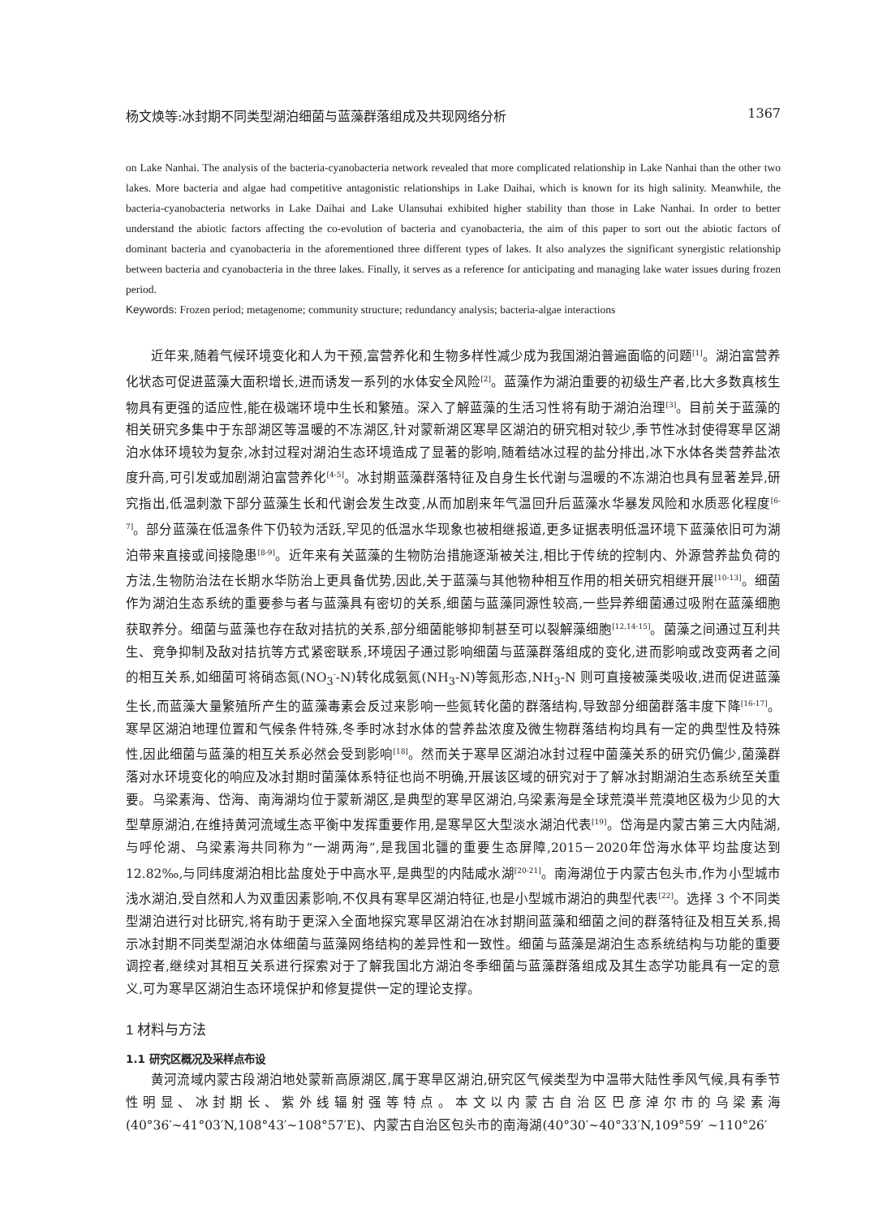杨文焕等:冰封期不同类型湖泊细菌与蓝藻群落组成及共现网络分析 1367
on Lake Nanhai. The analysis of the bacteria-cyanobacteria network revealed that more complicated relationship in Lake Nanhai than the other two lakes. More bacteria and algae had competitive antagonistic relationships in Lake Daihai, which is known for its high salinity. Meanwhile, the bacteria-cyanobacteria networks in Lake Daihai and Lake Ulansuhai exhibited higher stability than those in Lake Nanhai. In order to better understand the abiotic factors affecting the co-evolution of bacteria and cyanobacteria, the aim of this paper to sort out the abiotic factors of dominant bacteria and cyanobacteria in the aforementioned three different types of lakes. It also analyzes the significant synergistic relationship between bacteria and cyanobacteria in the three lakes. Finally, it serves as a reference for anticipating and managing lake water issues during frozen period.
Keywords: Frozen period; metagenome; community structure; redundancy analysis; bacteria-algae interactions
近年来,随着气候环境变化和人为干预,富营养化和生物多样性减少成为我国湖泊普遍面临的问题<sup>[1]</sup>。湖泊富营养化状态可促进蓝藻大面积增长,进而诱发一系列的水体安全风险<sup>[2]</sup>。蓝藻作为湖泊重要的初级生产者,比大多数真核生物具有更强的适应性,能在极端环境中生长和繁殖。深入了解蓝藻的生活习性将有助于湖泊治理<sup>[3]</sup>。目前关于蓝藻的相关研究多集中于东部湖区等温暖的不冻湖区,针对蒙新湖区寒旱区湖泊的研究相对较少,季节性冰封使得寒旱区湖泊水体环境较为复杂,冰封过程对湖泊生态环境造成了显著的影响,随着结冰过程的盐分排出,冰下水体各类营养盐浓度升高,可引发或加剧湖泊富营养化<sup>[4-5]</sup>。冰封期蓝藻群落特征及自身生长代谢与温暖的不冻湖泊也具有显著差异,研究指出,低温刺激下部分蓝藻生长和代谢会发生改变,从而加剧来年气温回升后蓝藻水华暴发风险和水质恶化程度<sup>[6-7]</sup>。部分蓝藻在低温条件下仍较为活跃,罕见的低温水华现象也被相继报道,更多证据表明低温环境下蓝藻依旧可为湖泊带来直接或间接隐患<sup>[8-9]</sup>。近年来有关蓝藻的生物防治措施逐渐被关注,相比于传统的控制内、外源营养盐负荷的方法,生物防治法在长期水华防治上更具备优势,因此,关于蓝藻与其他物种相互作用的相关研究相继开展<sup>[10-13]</sup>。细菌作为湖泊生态系统的重要参与者与蓝藻具有密切的关系,细菌与蓝藻同源性较高,一些异养细菌通过吸附在蓝藻细胞获取养分。细菌与蓝藻也存在敌对拮抗的关系,部分细菌能够抑制甚至可以裂解藻细胞<sup>[12,14-15]</sup>。菌藻之间通过互利共生、竞争抑制及敌对拮抗等方式紧密联系,环境因子通过影响细菌与蓝藻群落组成的变化,进而影响或改变两者之间的相互关系,如细菌可将硝态氮(NO<sub>3</sub><sup>-</sup>-N)转化成氨氮(NH<sub>3</sub>-N)等氮形态,NH<sub>3</sub>-N 则可直接被藻类吸收,进而促进蓝藻生长,而蓝藻大量繁殖所产生的蓝藻毒素会反过来影响一些氮转化菌的群落结构,导致部分细菌群落丰度下降<sup>[16-17]</sup>。寒旱区湖泊地理位置和气候条件特殊,冬季时冰封水体的营养盐浓度及微生物群落结构均具有一定的典型性及特殊性,因此细菌与蓝藻的相互关系必然会受到影响<sup>[18]</sup>。然而关于寒旱区湖泊冰封过程中菌藻关系的研究仍偏少,菌藻群落对水环境变化的响应及冰封期时菌藻体系特征也尚不明确,开展该区域的研究对于了解冰封期湖泊生态系统至关重要。乌梁素海、岱海、南海湖均位于蒙新湖区,是典型的寒旱区湖泊,乌梁素海是全球荒漠半荒漠地区极为少见的大型草原湖泊,在维持黄河流域生态平衡中发挥重要作用,是寒旱区大型淡水湖泊代表<sup>[19]</sup>。岱海是内蒙古第三大内陆湖,与呼伦湖、乌梁素海共同称为“一湖两海”,是我国北疆的重要生态屏障,2015－2020年岱海水体平均盐度达到 12.82‰,与同纬度湖泊相比盐度处于中高水平,是典型的内陆咸水湖<sup>[20-21]</sup>。南海湖位于内蒙古包头市,作为小型城市浅水湖泊,受自然和人为双重因素影响,不仅具有寒旱区湖泊特征,也是小型城市湖泊的典型代表<sup>[22]</sup>。选择 3 个不同类型湖泊进行对比研究,将有助于更深入全面地探究寒旱区湖泊在冰封期间蓝藻和细菌之间的群落特征及相互关系,揭示冰封期不同类型湖泊水体细菌与蓝藻网络结构的差异性和一致性。细菌与蓝藻是湖泊生态系统结构与功能的重要调控者,继续对其相互关系进行探索对于了解我国北方湖泊冬季细菌与蓝藻群落组成及其生态学功能具有一定的意义,可为寒旱区湖泊生态环境保护和修复提供一定的理论支撑。
1 材料与方法
1.1 研究区概况及采样点布设
黄河流域内蒙古段湖泊地处蒙新高原湖区,属于寒旱区湖泊,研究区气候类型为中温带大陆性季风气候,具有季节性明显、冰封期长、紫外线辐射强等特点。本文以内蒙古自治区巴彦淖尔市的乌梁素海(40°36′~41°03′N,108°43′~108°57′E)、内蒙古自治区包头市的南海湖(40°30′~40°33′N,109°59′ ~110°26′